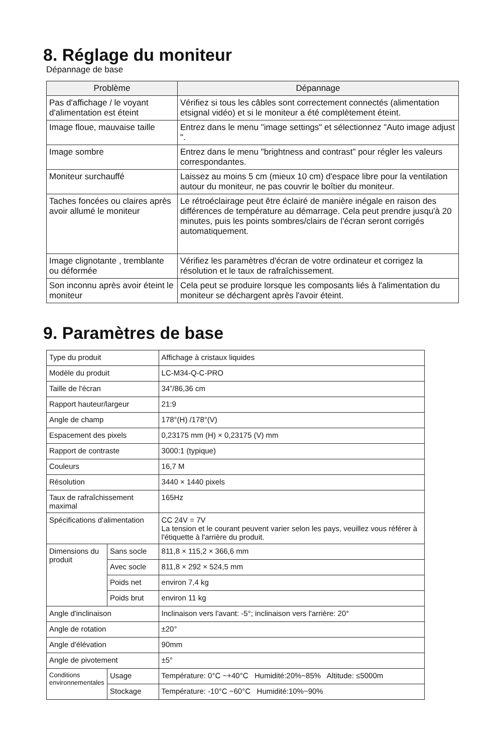8. Réglage du moniteur
Dépannage de base
| Problème | Dépannage |
| --- | --- |
| Pas d'affichage / le voyant d'alimentation est éteint | Vérifiez si tous les câbles sont correctement connectés (alimentation etsignal vidéo) et si le moniteur a été complètement éteint. |
| Image floue, mauvaise taille | Entrez dans le menu "image settings" et sélectionnez "Auto image adjust ". |
| Image sombre | Entrez dans le menu "brightness and contrast" pour régler les valeurs correspondantes. |
| Moniteur surchauffé | Laissez au moins 5 cm (mieux 10 cm) d'espace libre pour la ventilation autour du moniteur, ne pas couvrir le boîtier du moniteur. |
| Taches foncées ou claires après avoir allumé le moniteur | Le rétroéclairage peut être éclairé de manière inégale en raison des différences de température au démarrage. Cela peut prendre jusqu'à 20 minutes, puis les points sombres/clairs de l'écran seront corrigés automatiquement. |
| Image clignotante , tremblante ou déformée | Vérifiez les paramètres d'écran de votre ordinateur et corrigez la résolution et le taux de rafraîchissement. |
| Son inconnu après avoir éteint le moniteur | Cela peut se produire lorsque les composants liés à l'alimentation du moniteur se déchargent après l'avoir éteint. |
9. Paramètres de base
| Type du produit | | Affichage à cristaux liquides |
| Modèle du produit | | LC-M34-Q-C-PRO |
| Taille de l'écran | | 34”/86,36 cm |
| Rapport hauteur/largeur | | 21:9 |
| Angle de champ | | 178°(H) /178°(V) |
| Espacement des pixels | | 0,23175 mm (H) × 0,23175 (V) mm |
| Rapport de contraste | | 3000:1 (typique) |
| Couleurs | | 16,7 M |
| Résolution | | 3440 × 1440 pixels |
| Taux de rafraîchissement maximal | | 165Hz |
| Spécifications d'alimentation | | CC 24V = 7V La tension et le courant peuvent varier selon les pays, veuillez vous référer à l'étiquette à l'arrière du produit. |
| Dimensions du produit | Sans socle | 811,8 × 115,2 × 366,6 mm |
| | Avec socle | 811,8 × 292 × 524,5 mm |
| | Poids net | environ 7,4 kg |
| | Poids brut | environ 11 kg |
| Angle d'inclinaison | | Inclinaison vers l'avant: -5°; inclinaison vers l'arrière: 20° |
| Angle de rotation | | ±20° |
| Angle d'élévation | | 90mm |
| Angle de pivotement | | ±5° |
| Conditions environnementales | Usage | Température: 0°C ~+40°C Humidité:20%~85% Altitude: ≤5000m |
| | Stockage | Température: -10°C ~60°C Humidité:10%~90% |